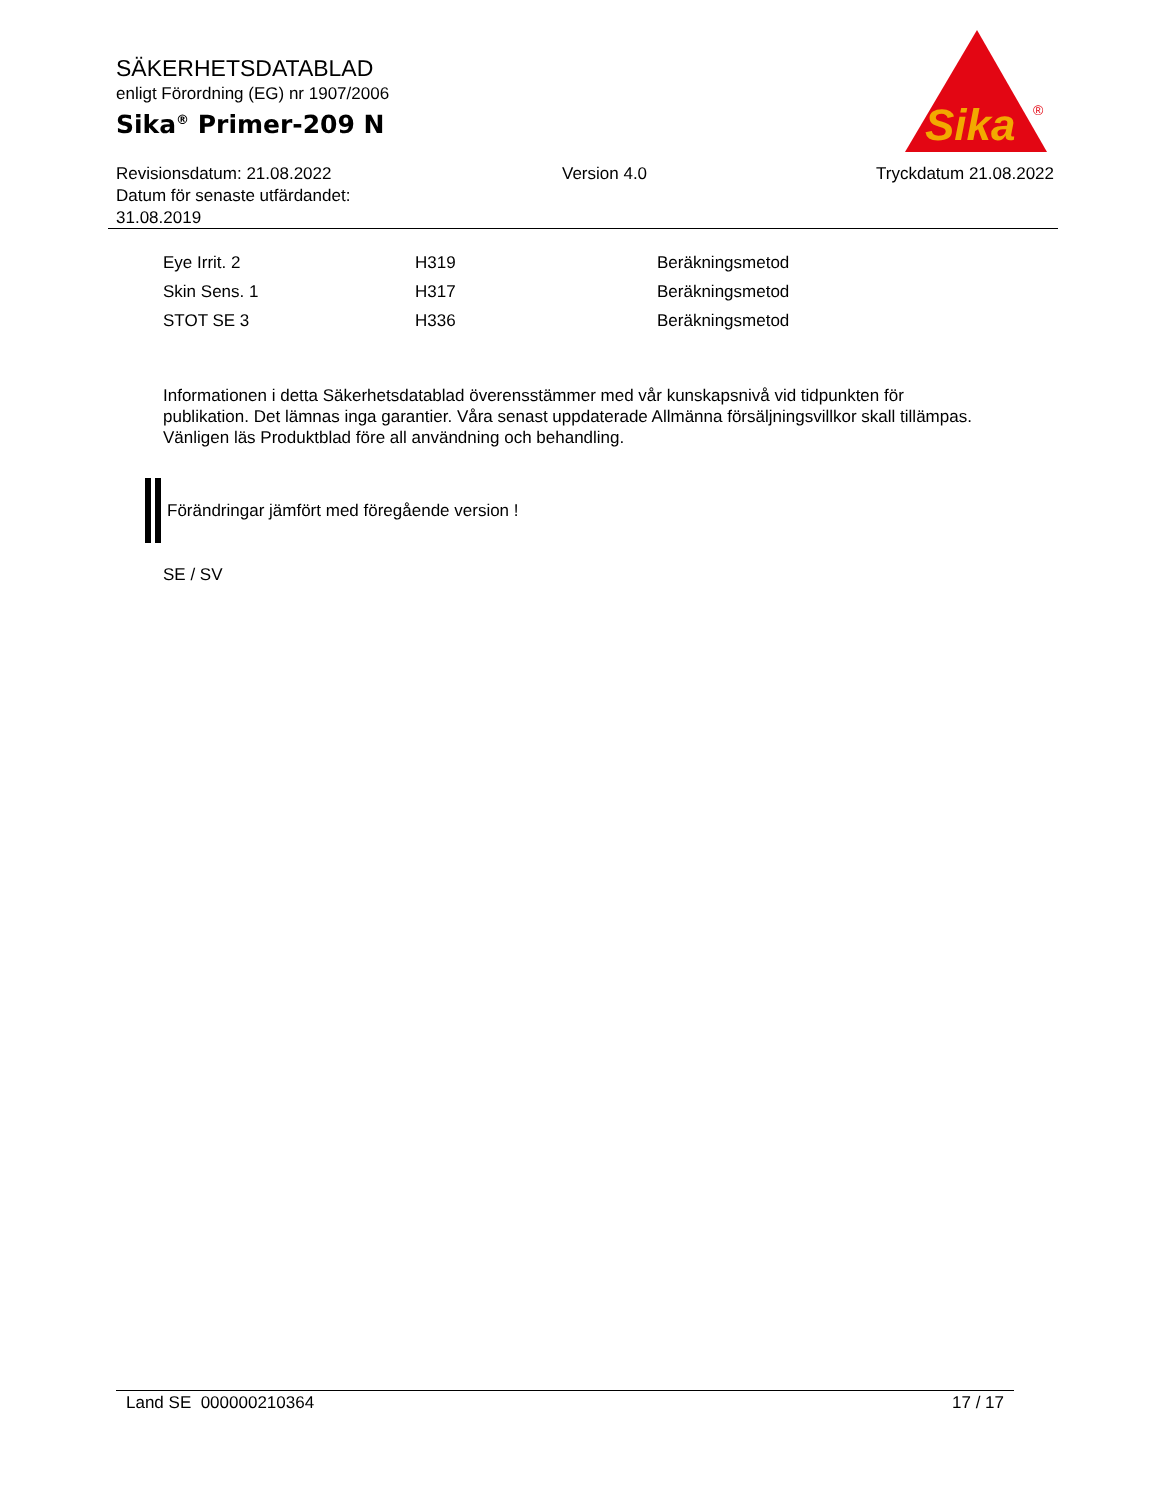SÄKERHETSDATABLAD
enligt Förordning (EG) nr 1907/2006
Sika<sup>®</sup> Primer-209 N
Sika
®
Revisionsdatum: 21.08.2022
Datum för senaste utfärdandet:
31.08.2019
Version 4.0 Tryckdatum 21.08.2022
| Eye Irrit. 2 | H319 | Beräkningsmetod |
| Skin Sens. 1 | H317 | Beräkningsmetod |
| STOT SE 3 | H336 | Beräkningsmetod |
Informationen i detta Säkerhetsdatablad överensstämmer med vår kunskapsnivå vid tidpunkten för publikation. Det lämnas inga garantier. Våra senast uppdaterade Allmänna försäljningsvillkor skall tillämpas. Vänligen läs Produktblad före all användning och behandling.
Förändringar jämfört med föregående version !
SE / SV
Land SE 000000210364 17 / 17